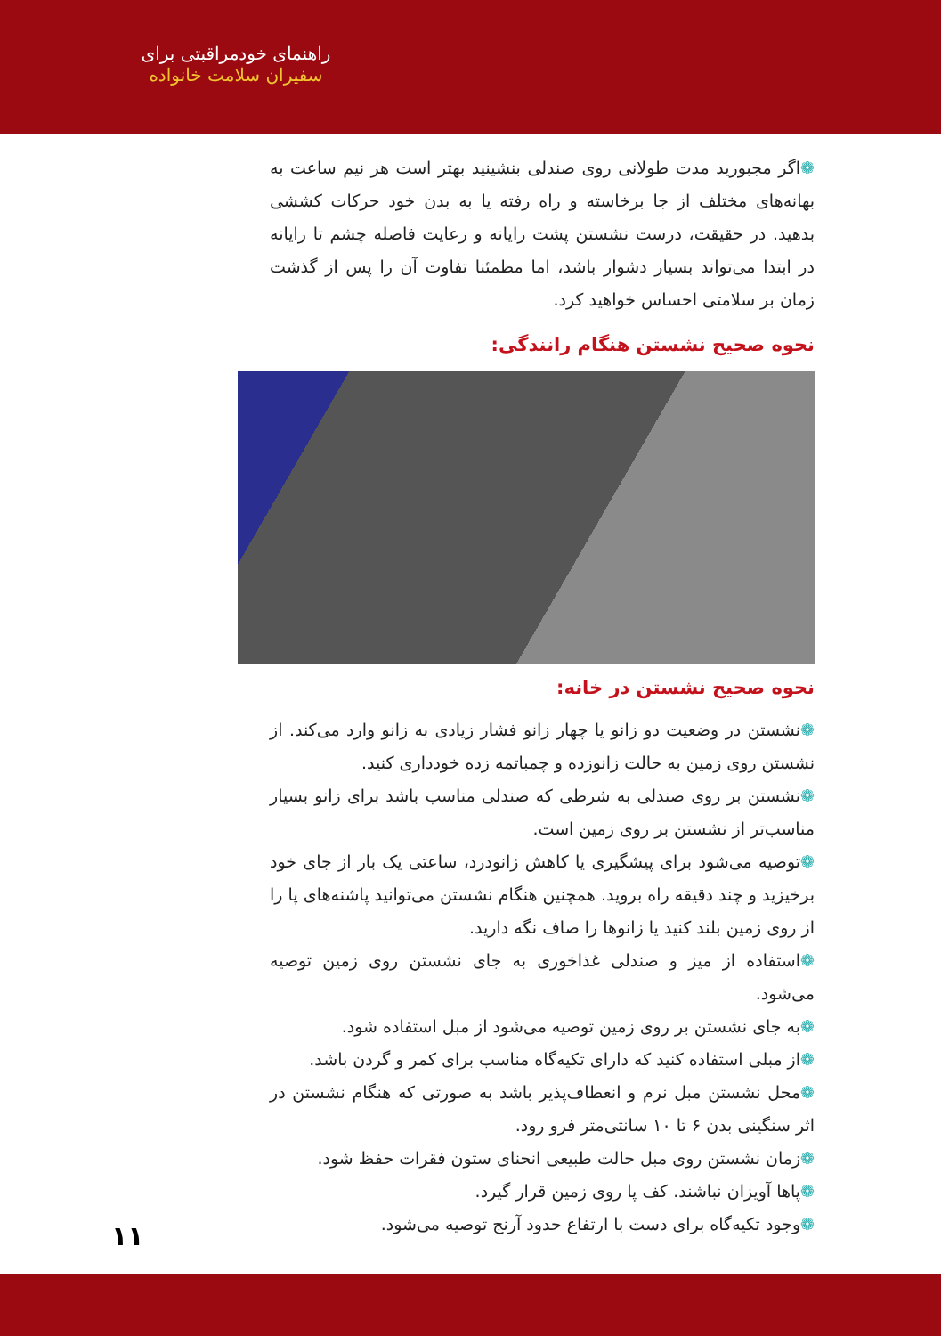راهنمای خودمراقبتی برای
سفیران سلامت خانواده
❁اگر مجبورید مدت طولانی روی صندلی بنشینید بهتر است هر نیم ساعت به بهانه‌های مختلف از جا برخاسته و راه رفته یا به بدن خود حرکات کششی بدهید. در حقیقت، درست نشستن پشت رایانه و رعایت فاصله چشم تا رایانه در ابتدا می‌تواند بسیار دشوار باشد، اما مطمئنا تفاوت آن را پس از گذشت زمان بر سلامتی احساس خواهید کرد.
نحوه صحیح نشستن هنگام رانندگی:
نحوه صحیح نشستن در خانه:
❁نشستن در وضعیت دو زانو یا چهار زانو فشار زیادی به زانو وارد می‌کند. از نشستن روی زمین به حالت زانوزده و چمباتمه زده خودداری کنید.
❁نشستن بر روی صندلی به شرطی که صندلی مناسب باشد برای زانو بسیار مناسب‌تر از نشستن بر روی زمین است.
❁توصیه می‌شود برای پیشگیری یا کاهش زانودرد، ساعتی یک بار از جای خود برخیزید و چند دقیقه راه بروید. همچنین هنگام نشستن می‌توانید پاشنه‌های پا را از روی زمین بلند کنید یا زانوها را صاف نگه دارید.
❁استفاده از میز و صندلی غذاخوری به جای نشستن روی زمین توصیه می‌شود.
❁به جای نشستن بر روی زمین توصیه می‌شود از مبل استفاده شود.
❁از مبلی استفاده کنید که دارای تکیه‌گاه مناسب برای کمر و گردن باشد.
❁محل نشستن مبل نرم و انعطاف‌پذیر باشد به صورتی که هنگام نشستن در اثر سنگینی بدن ۶ تا ۱۰ سانتی‌متر فرو رود.
❁زمان نشستن روی مبل حالت طبیعی انحنای ستون فقرات حفظ شود.
❁پاها آویزان نباشند. کف پا روی زمین قرار گیرد.
❁وجود تکیه‌گاه برای دست با ارتفاع حدود آرنج توصیه می‌شود.
۱۱